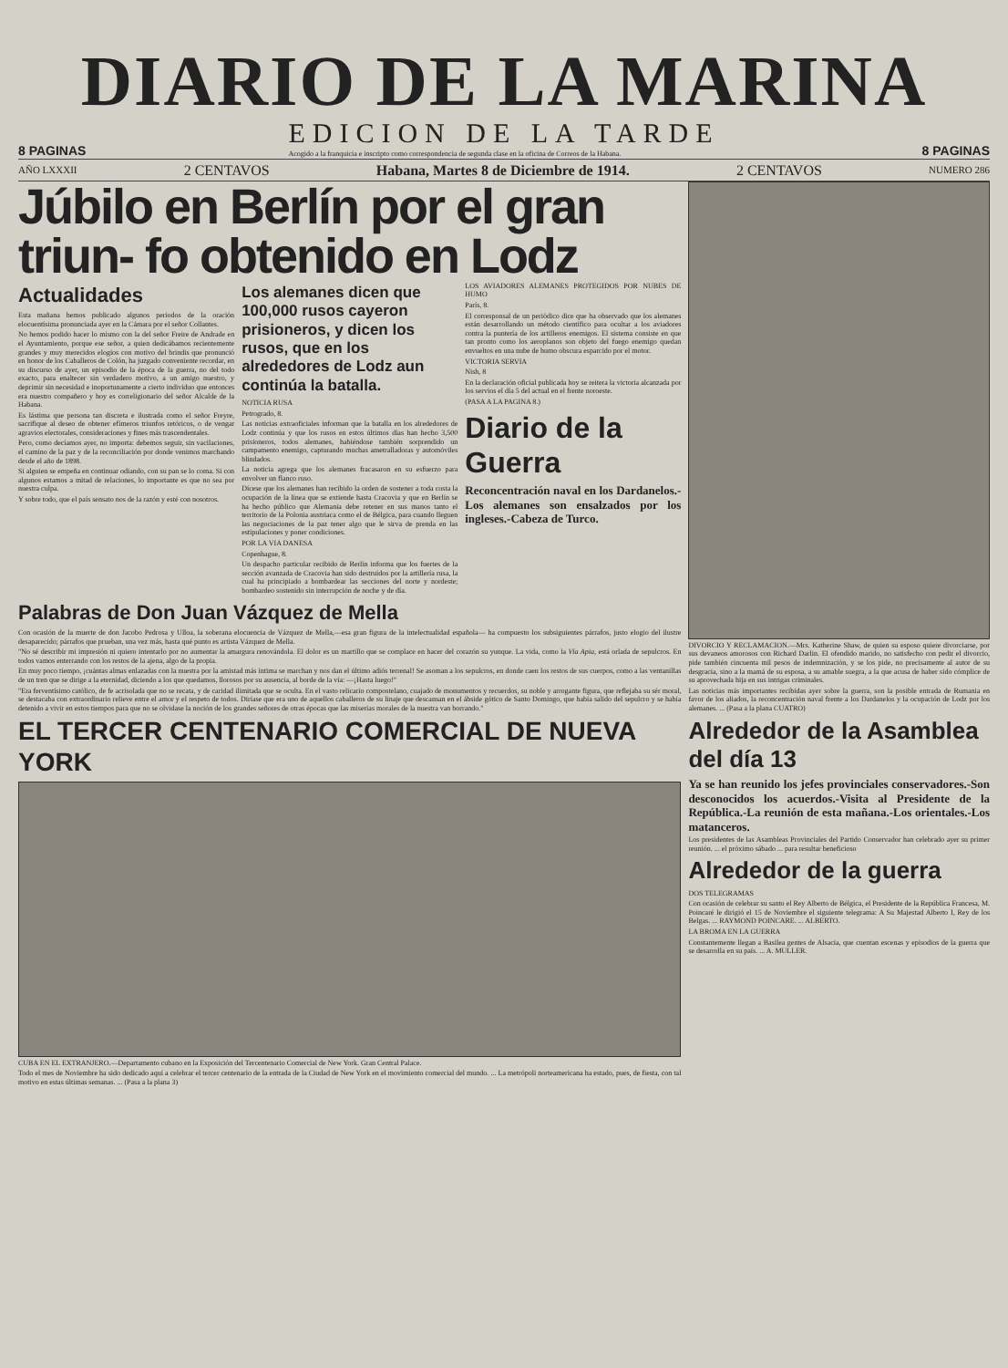DIARIO DE LA MARINA
8 PAGINAS
EDICION DE LA TARDE
Acogido a la franquicia e inscripto como correspondencia de segunda clase en la oficina de Correos de la Habana.
8 PAGINAS
AÑO LXXXII 2 CENTAVOS Habana, Martes 8 de Diciembre de 1914. 2 CENTAVOS NUMERO 286
Júbilo en Berlín por el gran triun- fo obtenido en Lodz
Actualidades
Esta mañana hemos publicado algunos períodos de la oración elocuentísima pronunciada ayer en la Cámara por el señor Collantes.
No hemos podido hacer lo mismo con la del señor Freire de Andrade en el Ayuntamiento, porque ese señor, a quien dedicábamos recientemente grandes y muy merecidos elogios con motivo del brindis que pronunció en honor de los Caballeros de Colón, ha juzgado conveniente recordar, en su discurso de ayer, un episodio de la época de la guerra, no del todo exacto, para enaltecer sin verdadero motivo, a un amigo nuestro, y deprimir sin necesidad e inoportunamente a cierto individuo que entonces era nuestro compañero y hoy es correligionario del señor Alcalde de la Habana.
Es lástima que persona tan discreta e ilustrada como el señor Freyre, sacrifique al deseo de obtener efímeros triunfos retóricos, o de vengar agravios electorales, consideraciones y fines más trascendentales.
Pero, como decíamos ayer, no importa: debemos seguir, sin vacilaciones, el camino de la paz y de la reconciliación por donde venimos marchando desde el año de 1898.
Si alguien se empeña en continuar odiando, con su pan se lo coma. Si con algunos estamos a mitad de relaciones, lo importante es que no sea por nuestra culpa.
Y sobre todo, que el país sensato nos de la razón y esté con nosotros.
Los alemanes dicen que 100,000 rusos cayeron prisioneros, y dicen los rusos, que en los alrededores de Lodz aun continúa la batalla.
NOTICIA RUSA
Petrogrado, 8.
Las noticias extraoficiales informan que la batalla en los alrededores de Lodz continúa y que los rusos en estos últimos días han hecho 3,500 prisioneros, todos alemanes, habiéndose también sorprendido un campamento enemigo, capturando muchas ametralladoras y automóviles blindados.
La noticia agrega que los alemanes fracasaron en su esfuerzo para envolver un flanco ruso.
Dícese que los alemanes han recibido la orden de sostener a toda costa la ocupación de la línea que se extiende hasta Cracovia y que en Berlín se ha hecho público que Alemania debe retener en sus manos tanto el territorio de la Polonia austriaca como el de Bélgica, para cuando lleguen las negociaciones de la paz tener algo que le sirva de prenda en las estipulaciones y poner condiciones.
POR LA VIA DANESA
Copenhague, 8.
Un despacho particular recibido de Berlín informa que los fuertes de la sección avanzada de Cracovia han sido destruídos por la artillería rusa, la cual ha principiado a bombardear las secciones del norte y nordeste; bombardeo sostenido sin interrupción de noche y de día.
LOS AVIADORES ALEMANES PROTEGIDOS POR NUBES DE HUMO
París, 8.
El corresponsal de un periódico dice que ha observado que los alemanes están desarrollando un método científico para ocultar a los aviadores contra la puntería de los artilleros enemigos. El sistema consiste en que tan pronto como los aeroplanos son objeto del fuego enemigo quedan envueltos en una nube de humo obscura esparcido por el motor.
VICTORIA SERVIA
Nish, 8
En la declaración oficial publicada hoy se reitera la victoria alcanzada por los servios el día 5 del actual en el frente noroeste.
(PASA A LA PAGINA 8.)
Diario de la Guerra
Reconcentración naval en los Dardanelos.-Los alemanes son ensalzados por los ingleses.-Cabeza de Turco.
Palabras de Don Juan Vázquez de Mella
Con ocasión de la muerte de don Jacobo Pedrosa y Ulloa, la soberana elocuencia de Vázquez de Mella,—esa gran figura de la intelectualidad española— ha compuesto los subsiguientes párrafos, justo elogio del ilustre desaparecido; párrafos que prueban, una vez más, hasta qué punto es artista Vázquez de Mella.
"No sé describir mi impresión ni quiero intentarlo por no aumentar la amargura renovándola. El dolor es un martillo que se complace en hacer del corazón su yunque. La vida, como la Vía Apia, está orlada de sepulcros. En todos vamos enterrando con los restos de la ajena, algo de la propia.
En muy poco tiempo, ¡cuántas almas enlazadas con la nuestra por la amistad más íntima se marchan y nos dan el último adiós terrenal! Se asoman a los sepulcros, en donde caen los restos de sus cuerpos, como a las ventanillas de un tren que se dirige a la eternidad, diciendo a los que quedamos, llorosos por su ausencia, al borde de la vía: —¡Hasta luego!"
"Era ferventísimo católico, de fe acrisolada que no se recata, y de caridad ilimitada que se oculta. En el vasto relicario compostelano, cuajado de monumentos y recuerdos, su noble y arrogante figura, que reflejaba su sér moral, se destacaba con extraordinario relieve entre el amor y el respeto de todos. Diríase que era uno de aquellos caballeros de su linaje que descansan en el ábside gótico de Santo Domingo, que había salido del sepulcro y se había detenido a vivir en estos tiempos para que no se olvidase la noción de los grandes señores de otras épocas que las miserias morales de la nuestra van borrando."
EL TERCER CENTENARIO COMERCIAL DE NUEVA YORK
CUBA EN EL EXTRANJERO.—Departamento cubano en la Exposición del Tercentenario Comercial de New York. Gran Central Palace.
Todo el mes de Noviembre ha sido dedicado aquí a celebrar el tercer centenario de la entrada de la Ciudad de New York en el movimiento comercial del mundo. ... La metrópoli norteamericana ha estado, pues, de fiesta, con tal motivo en estas últimas semanas. ... (Pasa a la plana 3)
DIVORCIO Y RECLAMACION.—Mrs. Katherine Shaw, de quien su esposo quiere divorciarse, por sus devaneos amorosos con Richard Darlin. El ofendido marido, no satisfecho con pedir el divorcio, pide también cincuenta mil pesos de indemnización, y se los pide, no precisamente al autor de su desgracia, sino a la mamá de su esposa, a su amable suegra, a la que acusa de haber sido cómplice de su aprovechada hija en sus intrigas criminales.
Las noticias más importantes recibidas ayer sobre la guerra, son la posible entrada de Rumania en favor de los aliados, la reconcentración naval frente a los Dardanelos y la ocupación de Lodz por los alemanes. ... (Pasa a la plana CUATRO)
Alrededor de la Asamblea del día 13
Ya se han reunido los jefes provinciales conservadores.-Son desconocidos los acuerdos.-Visita al Presidente de la República.-La reunión de esta mañana.-Los orientales.-Los matanceros.
Los presidentes de las Asambleas Provinciales del Partido Conservador han celebrado ayer su primer reunión. ... el próximo sábado ... para resultar beneficioso
Alrededor de la guerra
DOS TELEGRAMAS
Con ocasión de celebrar su santo el Rey Alberto de Bélgica, el Presidente de la República Francesa, M. Poincaré le dirigió el 15 de Noviembre el siguiente telegrama: A Su Majestad Alberto I, Rey de los Belgas. ... RAYMOND POINCARE. ... ALBERTO.
LA BROMA EN LA GUERRA
Constantemente llegan a Basilea gentes de Alsacia, que cuentan escenas y episodios de la guerra que se desarrolla en su país. ... A. MULLER.